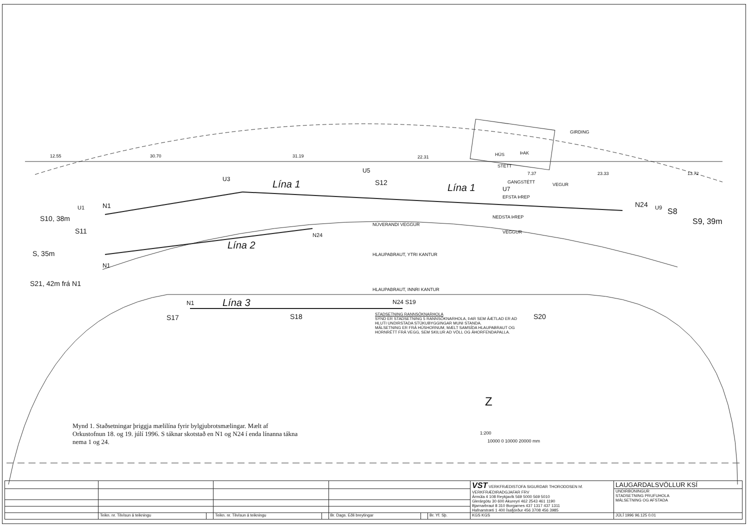12.55 30.70 31.19 22.31
GIRDING
HÚS ÞAK
STÉTT
7.37 23.33 13.72 U5
U3 Lína 1 S12 Lína 1 GANGSTÉTT VEGUR
U7
EFSTA ÞREP
N24 U9 S8
S9, 39m
U1 N1
S10, 38m
S11
NEDSTA ÞREP
NÚVERANDI VEGGUR
VEGGUR N24
Lína 2
S, 35m
N1
HLAUPABRAUT, YTRI KANTUR
S21, 42m frá N1
HLAUPABRAUT, INNRI KANTUR
N1 Lína 3 N24 S19
S17 S18 S20
Z
1:200
10000 0 10000 20000 mm
STADSETNING RANNSÓKNARHOLA
SÝND ER STADSETNING 5 RANNSÓKNARHOLA, ÞAR SEM ÁÆTLAD ER AD HLUTI UNDIRSTADA STÚKUBYGGINGAR MUNI STANDA.
MÁLSETNING ER FRÁ HÚSHORNUM, MÆLT SAMSÍDA HLAUPABRAUT OG HORNRÉTT FRÁ VEGG, SEM SKILUR AD VÖLL OG ÁHORFENDAPALLA.
Mynd 1. Staðsetningar þriggja mælilína fyrir bylgjubrotsmælingar. Mælt af Orkustofnun 18. og 19. júlí 1996. S táknar skotstað en N1 og N24 í enda línanna tákna nema 1 og 24.
| | | | | | | | | VST VERKFRÆDISTOFA SIGURDAR THORODDSEN hf. VERKFRÆDIRADGJAFAR FRV Ármúla 4 108 Reykjavík 569 5000 569 5010 Glerárgötu 30 600 Akureyri 462 2543 461 1190 Bjarnarbraut 8 310 Borgarnes 437 1317 437 1311 Hafnarstræti 1 400 Ísafjörður 456 3708 456 3985 | LAUGARDALSVÖLLUR KSÍ |
| | | | | | | | | | UNDIRBÚNINGUR STADSETNING PRUFUHOLA MÁLSETNING OG AFSTADA |
| | Teikn. nr. Tilvísun á teikningu | | Teikn. nr. Tilvísun á teikningu | | Br. Dags. Eðli breytingar | | Br. Yf. Sþ. | KGS KGS | JÚLÍ 1996 96.125 0.01 |